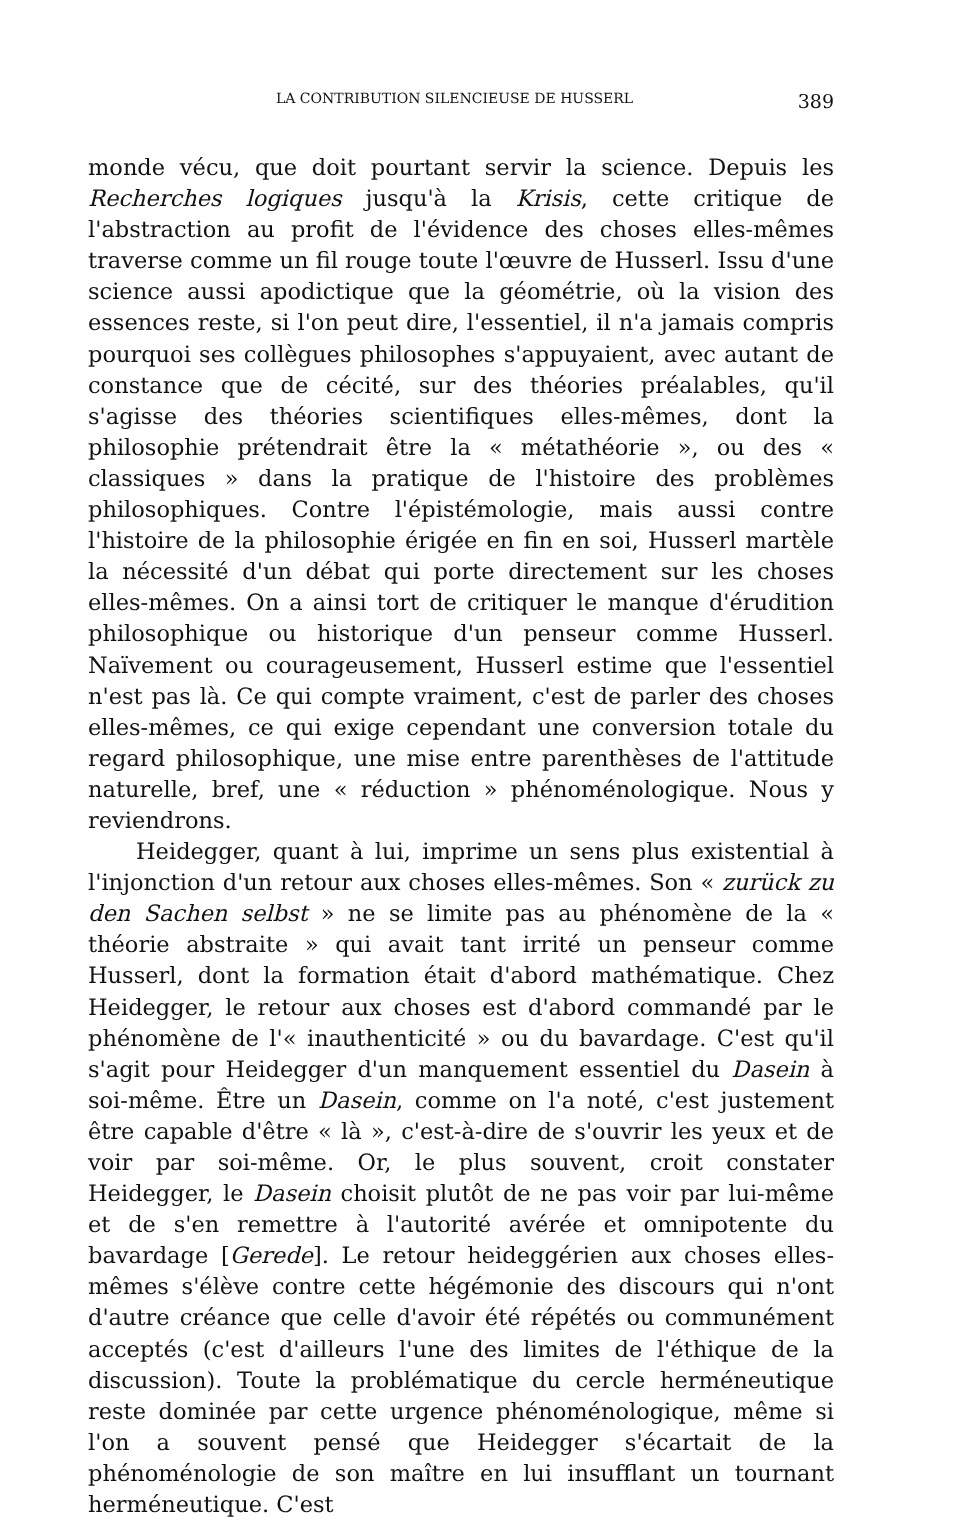LA CONTRIBUTION SILENCIEUSE DE HUSSERL 389
monde vécu, que doit pourtant servir la science. Depuis les Recherches logiques jusqu'à la Krisis, cette critique de l'abstraction au profit de l'évidence des choses elles-mêmes traverse comme un fil rouge toute l'œuvre de Husserl. Issu d'une science aussi apodictique que la géométrie, où la vision des essences reste, si l'on peut dire, l'essentiel, il n'a jamais compris pourquoi ses collègues philosophes s'appuyaient, avec autant de constance que de cécité, sur des théories préalables, qu'il s'agisse des théories scientifiques elles-mêmes, dont la philosophie prétendrait être la « métathéorie », ou des « classiques » dans la pratique de l'histoire des problèmes philosophiques. Contre l'épistémologie, mais aussi contre l'histoire de la philosophie érigée en fin en soi, Husserl martèle la nécessité d'un débat qui porte directement sur les choses elles-mêmes. On a ainsi tort de critiquer le manque d'érudition philosophique ou historique d'un penseur comme Husserl. Naïvement ou courageusement, Husserl estime que l'essentiel n'est pas là. Ce qui compte vraiment, c'est de parler des choses elles-mêmes, ce qui exige cependant une conversion totale du regard philosophique, une mise entre parenthèses de l'attitude naturelle, bref, une « réduction » phénoménologique. Nous y reviendrons.
Heidegger, quant à lui, imprime un sens plus existential à l'injonction d'un retour aux choses elles-mêmes. Son « zurück zu den Sachen selbst » ne se limite pas au phénomène de la « théorie abstraite » qui avait tant irrité un penseur comme Husserl, dont la formation était d'abord mathématique. Chez Heidegger, le retour aux choses est d'abord commandé par le phénomène de l'« inauthenticité » ou du bavardage. C'est qu'il s'agit pour Heidegger d'un manquement essentiel du Dasein à soi-même. Être un Dasein, comme on l'a noté, c'est justement être capable d'être « là », c'est-à-dire de s'ouvrir les yeux et de voir par soi-même. Or, le plus souvent, croit constater Heidegger, le Dasein choisit plutôt de ne pas voir par lui-même et de s'en remettre à l'autorité avérée et omnipotente du bavardage [Gerede]. Le retour heideggérien aux choses elles-mêmes s'élève contre cette hégémonie des discours qui n'ont d'autre créance que celle d'avoir été répétés ou communément acceptés (c'est d'ailleurs l'une des limites de l'éthique de la discussion). Toute la problématique du cercle herméneutique reste dominée par cette urgence phénoménologique, même si l'on a souvent pensé que Heidegger s'écartait de la phénoménologie de son maître en lui insufflant un tournant herméneutique. C'est